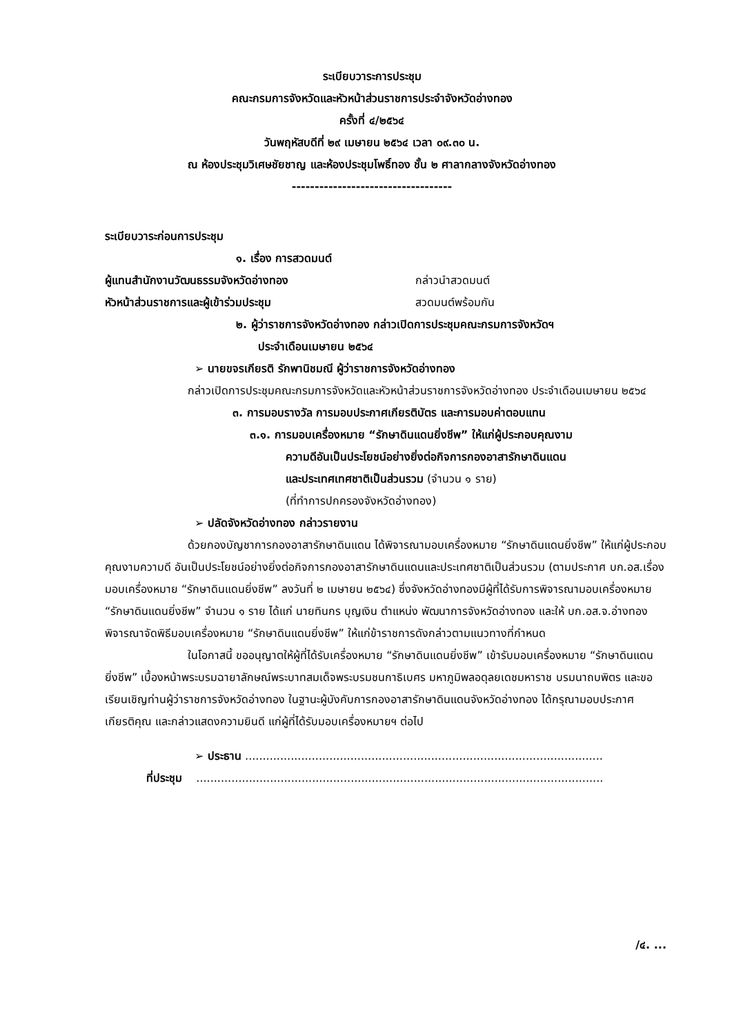ระเบียบวาระการประชุม
คณะกรมการจังหวัดและหัวหน้าส่วนราชการประจำจังหวัดอ่างทอง
ครั้งที่ ๔/๒๕๖๔
วันพฤหัสบดีที่ ๒๙ เมษายน ๒๕๖๔ เวลา ๐๙.๓๐ น.
ณ ห้องประชุมวิเศษชัยชาญ และห้องประชุมโพธิ์ทอง ชั้น ๒ ศาลากลางจังหวัดอ่างทอง
-----------------------------------
ระเบียบวาระก่อนการประชุม
๑. เรื่อง การสวดมนต์
ผู้แทนสำนักงานวัฒนธรรมจังหวัดอ่างทอง กล่าวนำสวดมนต์
หัวหน้าส่วนราชการและผู้เข้าร่วมประชุม สวดมนต์พร้อมกัน
๒. ผู้ว่าราชการจังหวัดอ่างทอง กล่าวเปิดการประชุมคณะกรมการจังหวัดฯ
ประจำเดือนเมษายน ๒๕๖๔
➢ นายขจรเกียรติ รักพานิชมณี ผู้ว่าราชการจังหวัดอ่างทอง
กล่าวเปิดการประชุมคณะกรมการจังหวัดและหัวหน้าส่วนราชการจังหวัดอ่างทอง ประจำเดือนเมษายน ๒๕๖๔
๓. การมอบรางวัล การมอบประกาศเกียรติบัตร และการมอบค่าตอบแทน
๓.๑. การมอบเครื่องหมาย “รักษาดินแดนยิ่งชีพ” ให้แก่ผู้ประกอบคุณงาม
ความดีอันเป็นประโยชน์อย่างยิ่งต่อกิจการกองอาสารักษาดินแดน
และประเทศเทศชาติเป็นส่วนรวม (จำนวน ๑ ราย)
(ที่ทำการปกครองจังหวัดอ่างทอง)
➢ ปลัดจังหวัดอ่างทอง กล่าวรายงาน
ด้วยกองบัญชาการกองอาสารักษาดินแดน ได้พิจารณามอบเครื่องหมาย “รักษาดินแดนยิ่งชีพ” ให้แก่ผู้ประกอบคุณงามความดี อันเป็นประโยชน์อย่างยิ่งต่อกิจการกองอาสารักษาดินแดนและประเทศชาติเป็นส่วนรวม (ตามประกาศ บก.อส.เรื่องมอบเครื่องหมาย “รักษาดินแดนยิ่งชีพ” ลงวันที่ ๒ เมษายน ๒๕๖๔) ซึ่งจังหวัดอ่างทองมีผู้ที่ได้รับการพิจารณามอบเครื่องหมาย “รักษาดินแดนยิ่งชีพ” จำนวน ๑ ราย ได้แก่ นายทินกร บุญเงิน ตำแหน่ง พัฒนาการจังหวัดอ่างทอง และให้ บก.อส.จ.อ่างทอง พิจารณาจัดพิธีมอบเครื่องหมาย “รักษาดินแดนยิ่งชีพ” ให้แก่ข้าราชการดังกล่าวตามแนวทางที่กำหนด
ในโอกาสนี้ ขออนุญาตให้ผู้ที่ได้รับเครื่องหมาย “รักษาดินแดนยิ่งชีพ” เข้ารับมอบเครื่องหมาย “รักษาดินแดนยิ่งชีพ” เบื้องหน้าพระบรมฉายาลักษณ์พระบาทสมเด็จพระบรมชนกาธิเบศร มหาภูมิพลอดุลยเดชมหาราช บรมนาถบพิตร และขอเรียนเชิญท่านผู้ว่าราชการจังหวัดอ่างทอง ในฐานะผู้บังคับการกองอาสารักษาดินแดนจังหวัดอ่างทอง ได้กรุณามอบประกาศเกียรติคุณ และกล่าวแสดงความยินดี แก่ผู้ที่ได้รับมอบเครื่องหมายฯ ต่อไป
➢ ประธาน ......................................................................................................
ที่ประชุม ....................................................................................................................
/๔. ...